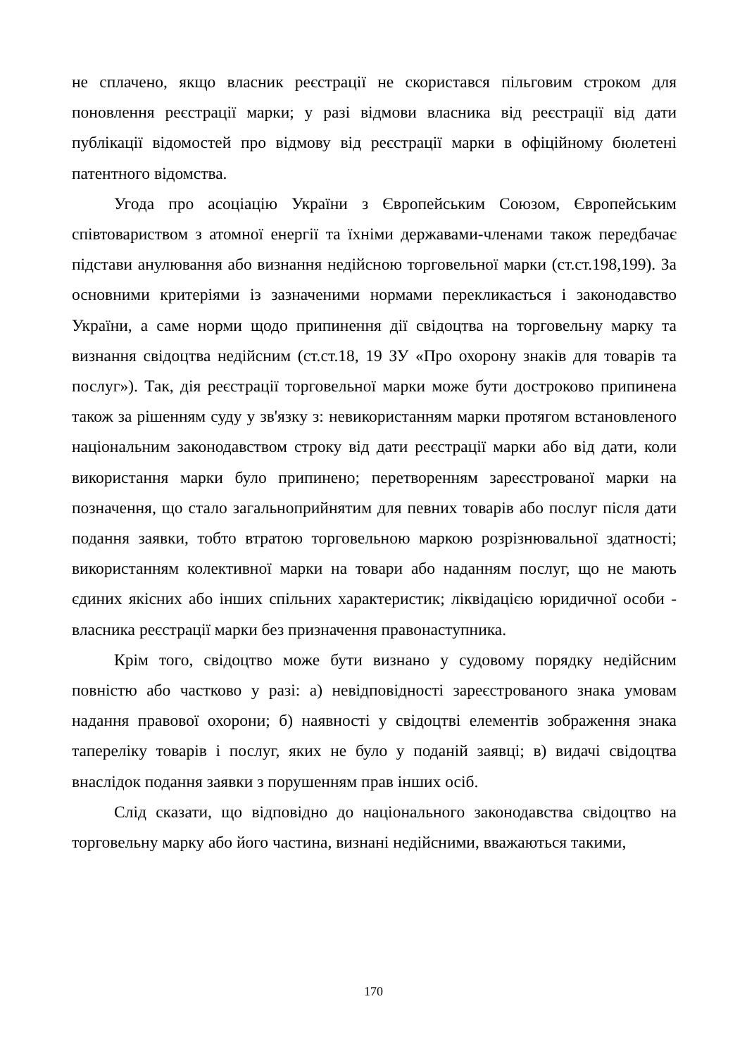не сплачено, якщо власник реєстрації не скористався пільговим строком для поновлення реєстрації марки; у разі відмови власника від реєстрації від дати публікації відомостей про відмову від реєстрації марки в офіційному бюлетені патентного відомства.
Угода про асоціацію України з Європейським Союзом, Європейським співтовариством з атомної енергії та їхніми державами-членами також передбачає підстави анулювання або визнання недійсною торговельної марки (ст.ст.198,199). За основними критеріями із зазначеними нормами перекликається і законодавство України, а саме норми щодо припинення дії свідоцтва на торговельну марку та визнання свідоцтва недійсним (ст.ст.18, 19 ЗУ «Про охорону знаків для товарів та послуг»). Так, дія реєстрації торговельної марки може бути достроково припинена також за рішенням суду у зв'язку з: невикористанням марки протягом встановленого національним законодавством строку від дати реєстрації марки або від дати, коли використання марки було припинено; перетворенням зареєстрованої марки на позначення, що стало загальноприйнятим для певних товарів або послуг після дати подання заявки, тобто втратою торговельною маркою розрізнювальної здатності; використанням колективної марки на товари або наданням послуг, що не мають єдиних якісних або інших спільних характеристик; ліквідацією юридичної особи - власника реєстрації марки без призначення правонаступника.
Крім того, свідоцтво може бути визнано у судовому порядку недійсним повністю або частково у разі: а) невідповідності зареєстрованого знака умовам надання правової охорони; б) наявності у свідоцтві елементів зображення знака тапереліку товарів і послуг, яких не було у поданій заявці; в) видачі свідоцтва внаслідок подання заявки з порушенням прав інших осіб.
Слід сказати, що відповідно до національного законодавства свідоцтво на торговельну марку або його частина, визнані недійсними, вважаються такими,
170